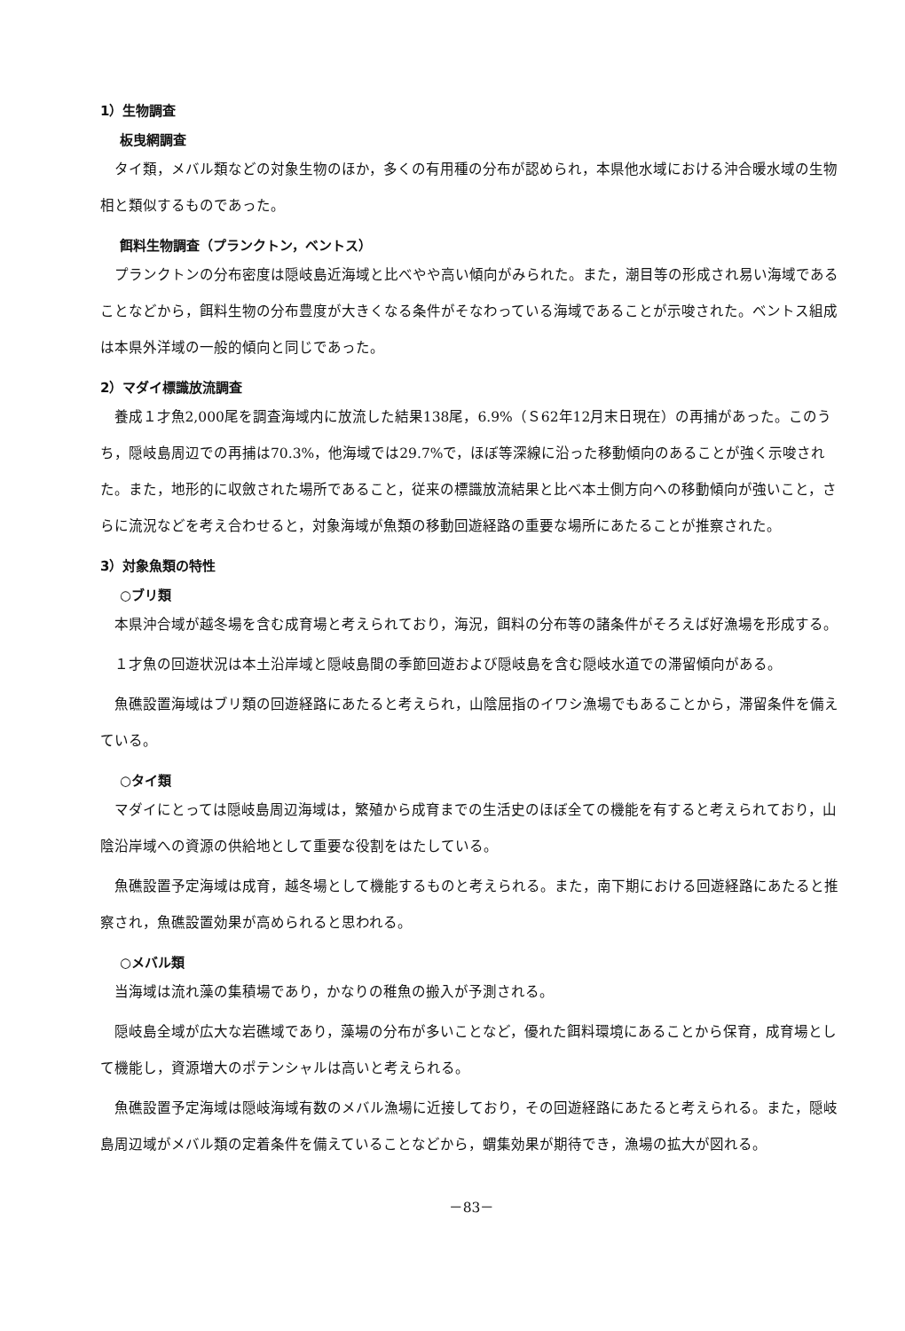1）生物調査
板曳網調査
タイ類，メバル類などの対象生物のほか，多くの有用種の分布が認められ，本県他水域における沖合暖水域の生物相と類似するものであった。
餌料生物調査（プランクトン，ベントス）
プランクトンの分布密度は隠岐島近海域と比べやや高い傾向がみられた。また，潮目等の形成され易い海域であることなどから，餌料生物の分布豊度が大きくなる条件がそなわっている海域であることが示唆された。ベントス組成は本県外洋域の一般的傾向と同じであった。
2）マダイ標識放流調査
養成１才魚2,000尾を調査海域内に放流した結果138尾，6.9%（Ｓ62年12月末日現在）の再捕があった。このうち，隠岐島周辺での再捕は70.3%，他海域では29.7%で，ほぼ等深線に沿った移動傾向のあることが強く示唆された。また，地形的に収斂された場所であること，従来の標識放流結果と比べ本土側方向への移動傾向が強いこと，さらに流況などを考え合わせると，対象海域が魚類の移動回遊経路の重要な場所にあたることが推察された。
3）対象魚類の特性
○ブリ類
本県沖合域が越冬場を含む成育場と考えられており，海況，餌料の分布等の諸条件がそろえば好漁場を形成する。
１才魚の回遊状況は本土沿岸域と隠岐島間の季節回遊および隠岐島を含む隠岐水道での滞留傾向がある。
魚礁設置海域はブリ類の回遊経路にあたると考えられ，山陰屈指のイワシ漁場でもあることから，滞留条件を備えている。
○タイ類
マダイにとっては隠岐島周辺海域は，繁殖から成育までの生活史のほぼ全ての機能を有すると考えられており，山陰沿岸域への資源の供給地として重要な役割をはたしている。
魚礁設置予定海域は成育，越冬場として機能するものと考えられる。また，南下期における回遊経路にあたると推察され，魚礁設置効果が高められると思われる。
○メバル類
当海域は流れ藻の集積場であり，かなりの稚魚の搬入が予測される。
隠岐島全域が広大な岩礁域であり，藻場の分布が多いことなど，優れた餌料環境にあることから保育，成育場として機能し，資源増大のポテンシャルは高いと考えられる。
魚礁設置予定海域は隠岐海域有数のメバル漁場に近接しており，その回遊経路にあたると考えられる。また，隠岐島周辺域がメバル類の定着条件を備えていることなどから，蝟集効果が期待でき，漁場の拡大が図れる。
－83－